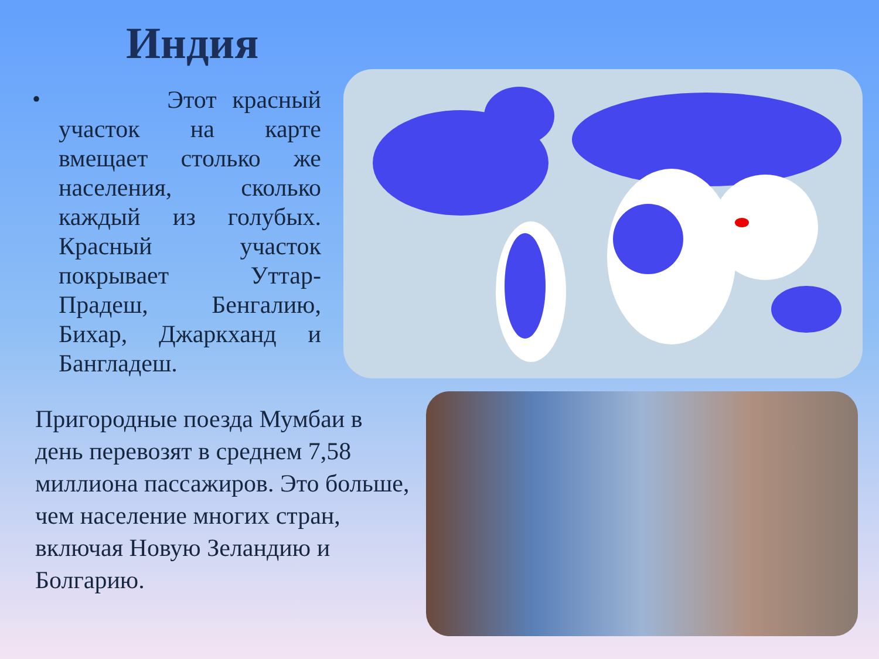Индия
•
Этот красный участок на карте вмещает столько же населения, сколько каждый из голубых. Красный участок покрывает Уттар-Прадеш, Бенгалию, Бихар, Джаркханд и Бангладеш.
Пригородные поезда Мумбаи в день перевозят в среднем 7,58 миллиона пассажиров. Это больше, чем население многих стран, включая Новую Зеландию и Болгарию.